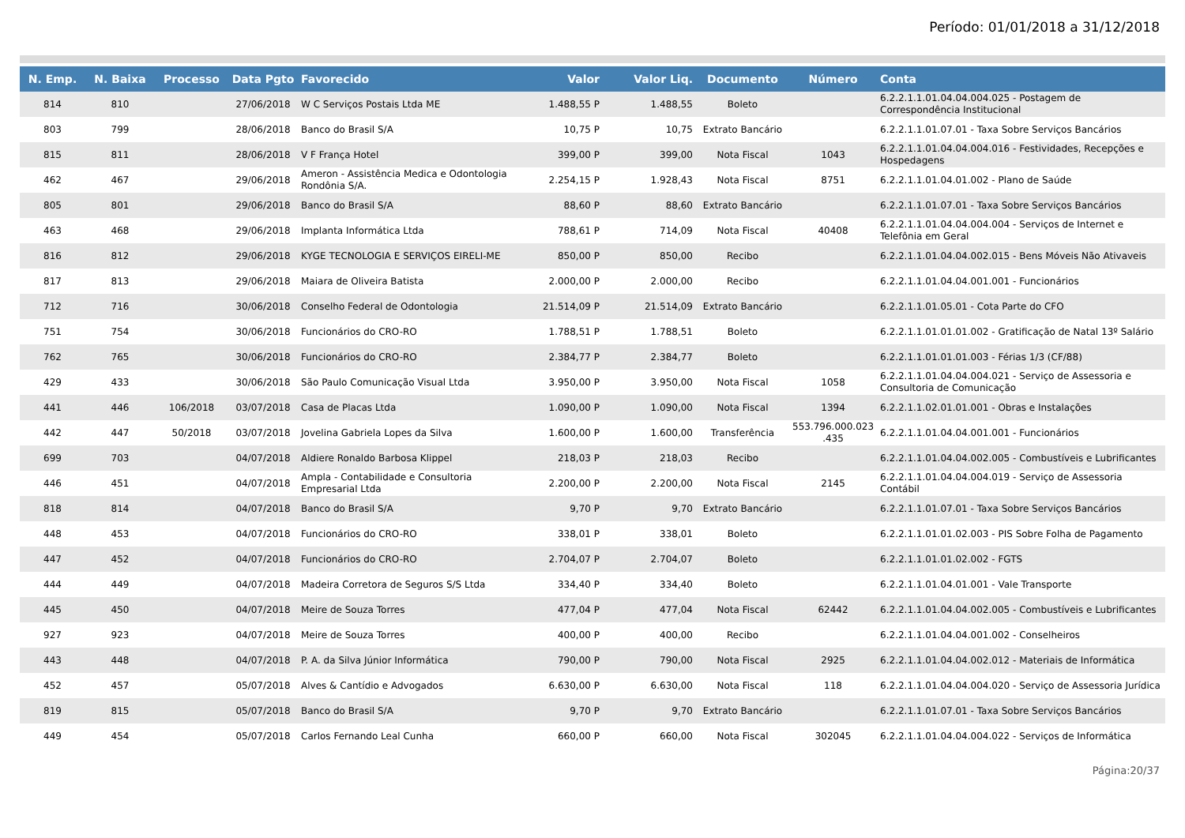Período: 01/01/2018 a 31/12/2018
| N. Emp. | N. Baixa | Processo | Data Pgto | Favorecido | Valor | Valor Liq. | Documento | Número | Conta |
| --- | --- | --- | --- | --- | --- | --- | --- | --- | --- |
| 814 | 810 | | 27/06/2018 | W C Serviços Postais Ltda ME | 1.488,55 P | 1.488,55 | Boleto | | 6.2.2.1.1.01.04.04.004.025 - Postagem de Correspondência Institucional |
| 803 | 799 | | 28/06/2018 | Banco do Brasil S/A | 10,75 P | 10,75 | Extrato Bancário | | 6.2.2.1.1.01.07.01 - Taxa Sobre Serviços Bancários |
| 815 | 811 | | 28/06/2018 | V F França Hotel | 399,00 P | 399,00 | Nota Fiscal | 1043 | 6.2.2.1.1.01.04.04.004.016 - Festividades, Recepções e Hospedagens |
| 462 | 467 | | 29/06/2018 | Ameron - Assistência Medica e Odontologia Rondônia S/A. | 2.254,15 P | 1.928,43 | Nota Fiscal | 8751 | 6.2.2.1.1.01.04.01.002 - Plano de Saúde |
| 805 | 801 | | 29/06/2018 | Banco do Brasil S/A | 88,60 P | 88,60 | Extrato Bancário | | 6.2.2.1.1.01.07.01 - Taxa Sobre Serviços Bancários |
| 463 | 468 | | 29/06/2018 | Implanta Informática Ltda | 788,61 P | 714,09 | Nota Fiscal | 40408 | 6.2.2.1.1.01.04.04.004.004 - Serviços de Internet e Telefônia em Geral |
| 816 | 812 | | 29/06/2018 | KYGE TECNOLOGIA E SERVIÇOS EIRELI-ME | 850,00 P | 850,00 | Recibo | | 6.2.2.1.1.01.04.04.002.015 - Bens Móveis Não Ativaveis |
| 817 | 813 | | 29/06/2018 | Maiara de Oliveira Batista | 2.000,00 P | 2.000,00 | Recibo | | 6.2.2.1.1.01.04.04.001.001 - Funcionários |
| 712 | 716 | | 30/06/2018 | Conselho Federal de Odontologia | 21.514,09 P | 21.514,09 | Extrato Bancário | | 6.2.2.1.1.01.05.01 - Cota Parte do CFO |
| 751 | 754 | | 30/06/2018 | Funcionários do CRO-RO | 1.788,51 P | 1.788,51 | Boleto | | 6.2.2.1.1.01.01.01.002 - Gratificação de Natal 13º Salário |
| 762 | 765 | | 30/06/2018 | Funcionários do CRO-RO | 2.384,77 P | 2.384,77 | Boleto | | 6.2.2.1.1.01.01.01.003 - Férias 1/3 (CF/88) |
| 429 | 433 | | 30/06/2018 | São Paulo Comunicação Visual Ltda | 3.950,00 P | 3.950,00 | Nota Fiscal | 1058 | 6.2.2.1.1.01.04.04.004.021 - Serviço de Assessoria e Consultoria de Comunicação |
| 441 | 446 | 106/2018 | 03/07/2018 | Casa de Placas Ltda | 1.090,00 P | 1.090,00 | Nota Fiscal | 1394 | 6.2.2.1.1.02.01.01.001 - Obras e Instalações |
| 442 | 447 | 50/2018 | 03/07/2018 | Jovelina Gabriela Lopes da Silva | 1.600,00 P | 1.600,00 | Transferência | 553.796.000.023 .435 | 6.2.2.1.1.01.04.04.001.001 - Funcionários |
| 699 | 703 | | 04/07/2018 | Aldiere Ronaldo Barbosa Klippel | 218,03 P | 218,03 | Recibo | | 6.2.2.1.1.01.04.04.002.005 - Combustíveis e Lubrificantes |
| 446 | 451 | | 04/07/2018 | Ampla - Contabilidade e Consultoria Empresarial Ltda | 2.200,00 P | 2.200,00 | Nota Fiscal | 2145 | 6.2.2.1.1.01.04.04.004.019 - Serviço de Assessoria Contábil |
| 818 | 814 | | 04/07/2018 | Banco do Brasil S/A | 9,70 P | 9,70 | Extrato Bancário | | 6.2.2.1.1.01.07.01 - Taxa Sobre Serviços Bancários |
| 448 | 453 | | 04/07/2018 | Funcionários do CRO-RO | 338,01 P | 338,01 | Boleto | | 6.2.2.1.1.01.01.02.003 - PIS Sobre Folha de Pagamento |
| 447 | 452 | | 04/07/2018 | Funcionários do CRO-RO | 2.704,07 P | 2.704,07 | Boleto | | 6.2.2.1.1.01.01.02.002 - FGTS |
| 444 | 449 | | 04/07/2018 | Madeira Corretora de Seguros S/S Ltda | 334,40 P | 334,40 | Boleto | | 6.2.2.1.1.01.04.01.001 - Vale Transporte |
| 445 | 450 | | 04/07/2018 | Meire de Souza Torres | 477,04 P | 477,04 | Nota Fiscal | 62442 | 6.2.2.1.1.01.04.04.002.005 - Combustíveis e Lubrificantes |
| 927 | 923 | | 04/07/2018 | Meire de Souza Torres | 400,00 P | 400,00 | Recibo | | 6.2.2.1.1.01.04.04.001.002 - Conselheiros |
| 443 | 448 | | 04/07/2018 | P. A. da Silva Júnior Informática | 790,00 P | 790,00 | Nota Fiscal | 2925 | 6.2.2.1.1.01.04.04.002.012 - Materiais de Informática |
| 452 | 457 | | 05/07/2018 | Alves & Cantídio e Advogados | 6.630,00 P | 6.630,00 | Nota Fiscal | 118 | 6.2.2.1.1.01.04.04.004.020 - Serviço de Assessoria Jurídica |
| 819 | 815 | | 05/07/2018 | Banco do Brasil S/A | 9,70 P | 9,70 | Extrato Bancário | | 6.2.2.1.1.01.07.01 - Taxa Sobre Serviços Bancários |
| 449 | 454 | | 05/07/2018 | Carlos Fernando Leal Cunha | 660,00 P | 660,00 | Nota Fiscal | 302045 | 6.2.2.1.1.01.04.04.004.022 - Serviços de Informática |
Página:20/37